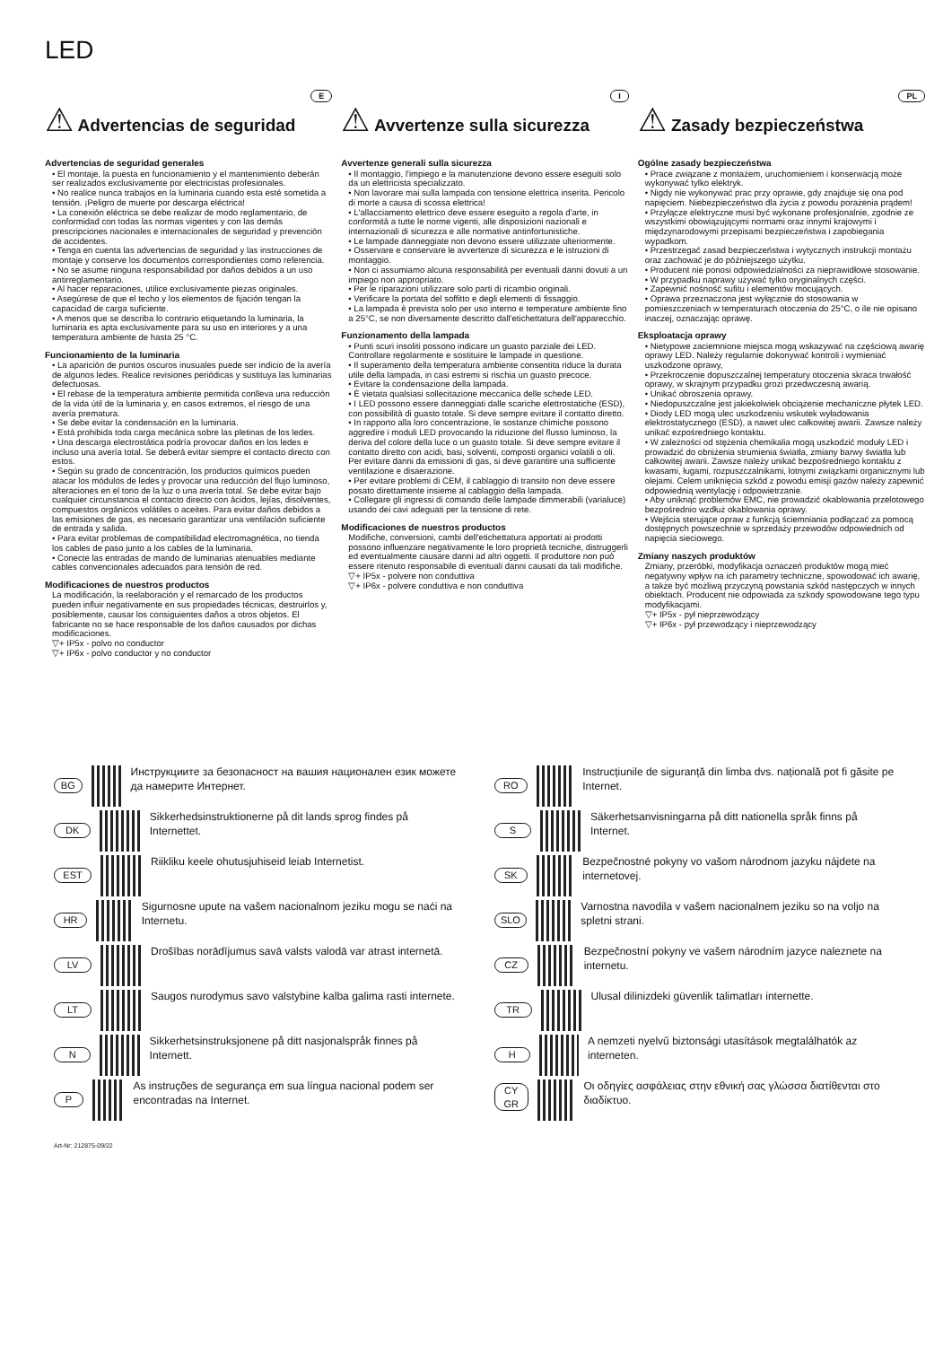LED
E
⚠ Advertencias de seguridad
Advertencias de seguridad generales
• El montaje, la puesta en funcionamiento y el mantenimiento deberán ser realizados exclusivamente por electricistas profesionales.
• No realice nunca trabajos en la luminaria cuando esta esté sometida a tensión. ¡Peligro de muerte por descarga eléctrica!
• La conexión eléctrica se debe realizar de modo reglamentario, de conformidad con todas las normas vigentes y con las demás prescripciones nacionales e internacionales de seguridad y prevención de accidentes.
• Tenga en cuenta las advertencias de seguridad y las instrucciones de montaje y conserve los documentos correspondientes como referencia.
• No se asume ninguna responsabilidad por daños debidos a un uso antirreglamentario.
• Al hacer reparaciones, utilice exclusivamente piezas originales.
• Asegúrese de que el techo y los elementos de fijación tengan la capacidad de carga suficiente.
• A menos que se describa lo contrario etiquetando la luminaria, la luminaria es apta exclusivamente para su uso en interiores y a una temperatura ambiente de hasta 25 °C.
Funcionamiento de la luminaria
• La aparición de puntos oscuros inusuales puede ser indicio de la avería de algunos ledes. Realice revisiones periódicas y sustituya las luminarias defectuosas.
• El rebase de la temperatura ambiente permitida conlleva una reducción de la vida útil de la luminaria y, en casos extremos, el riesgo de una avería prematura.
• Se debe evitar la condensación en la luminaria.
• Está prohibida toda carga mecánica sobre las pletinas de los ledes.
• Una descarga electrostática podría provocar daños en los ledes e incluso una avería total. Se deberá evitar siempre el contacto directo con estos.
• Según su grado de concentración, los productos químicos pueden atacar los módulos de ledes y provocar una reducción del flujo luminoso, alteraciones en el tono de la luz o una avería total. Se debe evitar bajo cualquier circunstancia el contacto directo con ácidos, lejías, disolventes, compuestos orgánicos volátiles o aceites. Para evitar daños debidos a las emisiones de gas, es necesario garantizar una ventilación suficiente de entrada y salida.
• Para evitar problemas de compatibilidad electromagnética, no tienda los cables de paso junto a los cables de la luminaria.
• Conecte las entradas de mando de luminarias atenuables mediante cables convencionales adecuados para tensión de red.
Modificaciones de nuestros productos
La modificación, la reelaboración y el remarcado de los productos pueden influir negativamente en sus propiedades técnicas, destruirlos y, posiblemente, causar los consiguientes daños a otros objetos. El fabricante no se hace responsable de los daños causados por dichas modificaciones.
▽+ IP5x - polvo no conductor
▽+ IP6x - polvo conductor y no conductor
I
⚠ Avvertenze sulla sicurezza
Avvertenze generali sulla sicurezza
• Il montaggio, l'impiego e la manutenzione devono essere eseguiti solo da un elettricista specializzato.
• Non lavorare mai sulla lampada con tensione elettrica inserita. Pericolo di morte a causa di scossa elettrica!
• L'allacciamento elettrico deve essere eseguito a regola d'arte, in conformità a tutte le norme vigenti, alle disposizioni nazionali e internazionali di sicurezza e alle normative antinfortunistiche.
• Le lampade danneggiate non devono essere utilizzate ulteriormente.
• Osservare e conservare le avvertenze di sicurezza e le istruzioni di montaggio.
• Non ci assumiamo alcuna responsabilità per eventuali danni dovuti a un impiego non appropriato.
• Per le riparazioni utilizzare solo parti di ricambio originali.
• Verificare la portata del soffitto e degli elementi di fissaggio.
• La lampada è prevista solo per uso interno e temperature ambiente fino a 25°C, se non diversamente descritto dall'etichettatura dell'apparecchio.
Funzionamento della lampada
• Punti scuri insoliti possono indicare un guasto parziale dei LED. Controllare regolarmente e sostituire le lampade in questione.
• Il superamento della temperatura ambiente consentita riduce la durata utile della lampada, in casi estremi si rischia un guasto precoce.
• Evitare la condensazione della lampada.
• È vietata qualsiasi sollecitazione meccanica delle schede LED.
• I LED possono essere danneggiati dalle scariche elettrostatiche (ESD), con possibilità di guasto totale. Si deve sempre evitare il contatto diretto.
• In rapporto alla loro concentrazione, le sostanze chimiche possono aggredire i moduli LED provocando la riduzione del flusso luminoso, la deriva del colore della luce o un guasto totale. Si deve sempre evitare il contatto diretto con acidi, basi, solventi, composti organici volatili o oli. Per evitare danni da emissioni di gas, si deve garantire una sufficiente ventilazione e disaerazione.
• Per evitare problemi di CEM, il cablaggio di transito non deve essere posato direttamente insieme al cablaggio della lampada.
• Collegare gli ingressi di comando delle lampade dimmerabili (varialuce) usando dei cavi adeguati per la tensione di rete.
Modificaciones de nuestros productos
Modifiche, conversioni, cambi dell'etichettatura apportati ai prodotti possono influenzare negativamente le loro proprietà tecniche, distruggerli ed eventualmente causare danni ad altri oggetti. Il produttore non può essere ritenuto responsabile di eventuali danni causati da tali modifiche.
▽+ IP5x - polvere non conduttiva
▽+ IP6x - polvere conduttiva e non conduttiva
PL
⚠ Zasady bezpieczeństwa
Ogólne zasady bezpieczeństwa
• Prace związane z montażem, uruchomieniem i konserwacją może wykonywać tylko elektryk.
• Nigdy nie wykonywać prac przy oprawie, gdy znajduje się ona pod napięciem. Niebezpieczeństwo dla życia z powodu porażenia prądem!
• Przyłącze elektryczne musi być wykonane profesjonalnie, zgodnie ze wszystkimi obowiązującymi normami oraz innymi krajowymi i międzynarodowymi przepisami bezpieczeństwa i zapobiegania wypadkom.
• Przestrzegać zasad bezpieczeństwa i wytycznych instrukcji montażu oraz zachować je do późniejszego użytku.
• Producent nie ponosi odpowiedzialności za nieprawidłowe stosowanie.
• W przypadku naprawy używać tylko oryginalnych części.
• Zapewnić nośność sufitu i elementów mocujących.
• Oprawa przeznaczona jest wyłącznie do stosowania w pomieszczeniach w temperaturach otoczenia do 25°C, o ile nie opisano inaczej, oznaczając oprawę.
Eksploatacja oprawy
• Nietypowe zaciemnione miejsca mogą wskazywać na częściową awarię oprawy LED. Należy regularnie dokonywać kontroli i wymieniać uszkodzone oprawy,
• Przekroczenie dopuszczalnej temperatury otoczenia skraca trwałość oprawy, w skrajnym przypadku grozi przedwczesną awarią.
• Unikać obroszenia oprawy.
• Niedopuszczalne jest jakiekolwiek obciążenie mechaniczne płytek LED.
• Diody LED mogą ulec uszkodzeniu wskutek wyładowania elektrostatycznego (ESD), a nawet ulec całkowitej awarii. Zawsze należy unikać ezpośredniego kontaktu.
• W zależności od stężenia chemikalia mogą uszkodzić moduły LED i prowadzić do obniżenia strumienia światła, zmiany barwy światła lub całkowitej awarii. Zawsze należy unikać bezpośredniego kontaktu z kwasami, ługami, rozpuszczalnikami, lotnymi związkami organicznymi lub olejami. Celem uniknięcia szkód z powodu emisji gazów należy zapewnić odpowiednią wentylację i odpowietrzanie.
• Aby uniknąć problemów EMC, nie prowadzić okablowania przelotowego bezpośrednio wzdłuż okablowania oprawy.
• Wejścia sterujące opraw z funkcją ściemniania podłączać za pomocą dostępnych powszechnie w sprzedaży przewodów odpowiednich od napięcia sieciowego.
Zmiany naszych produktów
Zmiany, przeróbki, modyfikacja oznaczeń produktów mogą mieć negatywny wpływ na ich parametry techniczne, spowodować ich awarię, a także być możliwą przyczyną powstania szkód następczych w innych obiektach. Producent nie odpowiada za szkody spowodowane tego typu modyfikacjami.
▽+ IP5x - pył nieprzewodzący
▽+ IP6x - pył przewodzący i nieprzewodzący
BG
Инструкциите за безопасност на вашия национален език можете да намерите Интернет.
DK
Sikkerhedsinstruktionerne på dit lands sprog findes på Internettet.
EST
Riikliku keele ohutusjuhiseid leiab Internetist.
HR
Sigurnosne upute na vašem nacionalnom jeziku mogu se naći na Internetu.
LV
Drošības norādījumus savā valsts valodā var atrast internetā.
LT
Saugos nurodymus savo valstybine kalba galima rasti internete.
N
Sikkerhetsinstruksjonene på ditt nasjonalspråk finnes på Internett.
P
As instruções de segurança em sua língua nacional podem ser encontradas na Internet.
Art-Nr: 212875-09/22
RO
Instrucțiunile de siguranță din limba dvs. națională pot fi găsite pe Internet.
S
Säkerhetsanvisningarna på ditt nationella språk finns på Internet.
SK
Bezpečnostné pokyny vo vašom národnom jazyku nájdete na internetovej.
SLO
Varnostna navodila v vašem nacionalnem jeziku so na voljo na spletni strani.
CZ
Bezpečnostní pokyny ve vašem národním jazyce naleznete na internetu.
TR
Ulusal dilinizdeki güvenlik talimatları internette.
H
A nemzeti nyelvű biztonsági utasítások megtalálhatók az interneten.
CY
GR
Οι οδηγίες ασφάλειας στην εθνική σας γλώσσα διατίθενται στο διαδίκτυο.